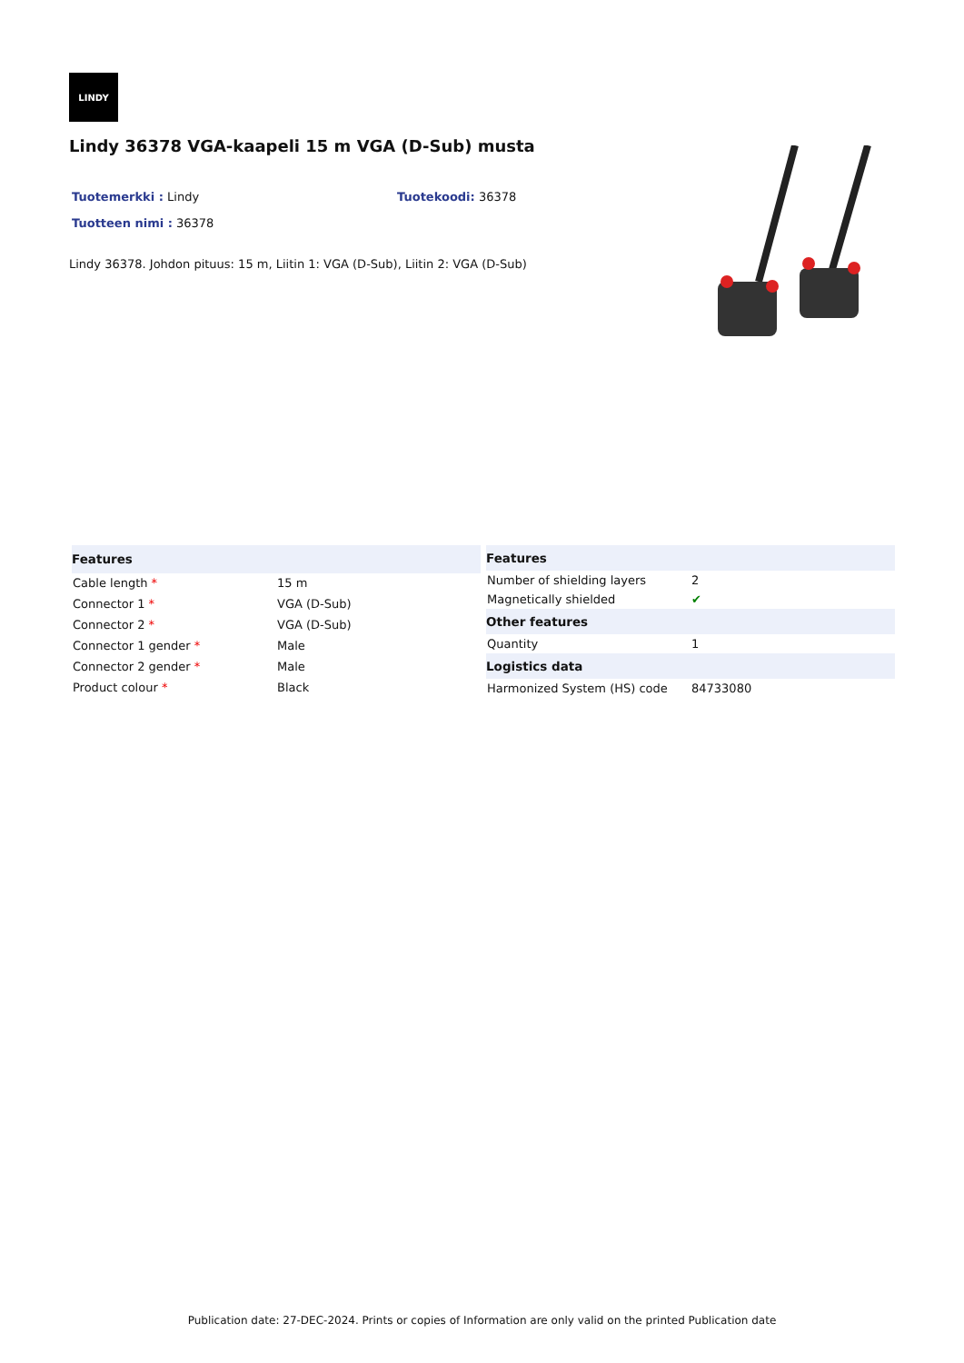LINDY
Lindy 36378 VGA-kaapeli 15 m VGA (D-Sub) musta
Tuotemerkki : Lindy
Tuotekoodi: 36378
Tuotteen nimi : 36378
Lindy 36378. Johdon pituus: 15 m, Liitin 1: VGA (D-Sub), Liitin 2: VGA (D-Sub)
| Features | |
| --- | --- |
| Cable length * | 15 m |
| Connector 1 * | VGA (D-Sub) |
| Connector 2 * | VGA (D-Sub) |
| Connector 1 gender * | Male |
| Connector 2 gender * | Male |
| Product colour * | Black |
| Features | |
| --- | --- |
| Number of shielding layers | 2 |
| Magnetically shielded | ✔ |
| Other features | |
| Quantity | 1 |
| Logistics data | |
| Harmonized System (HS) code | 84733080 |
Publication date: 27-DEC-2024. Prints or copies of Information are only valid on the printed Publication date